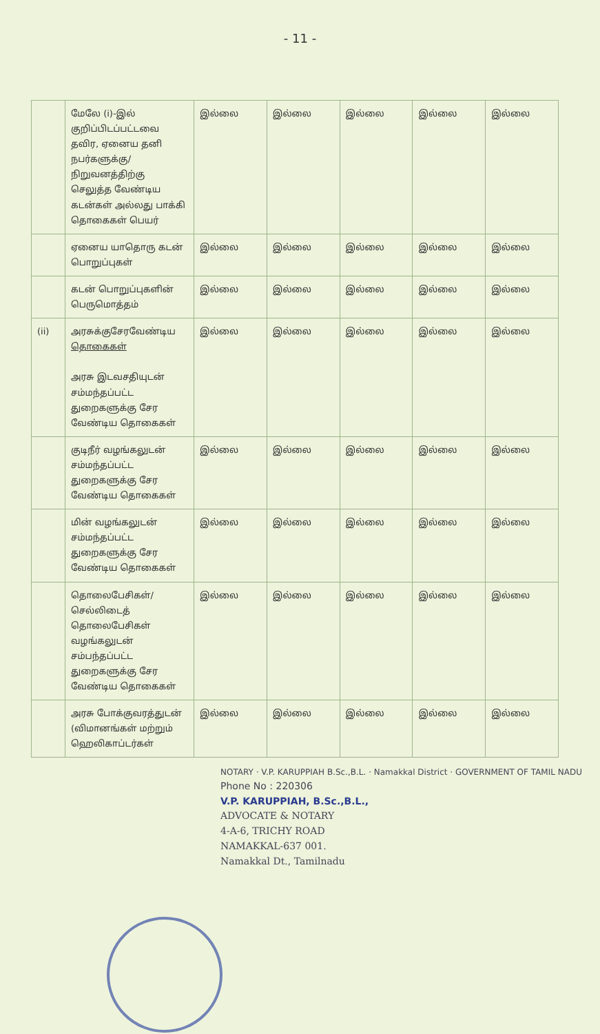- 11 -
| | மேலே (i)-இல் குறிப்பிடப்பட்டவை தவிர, ஏனைய தனி நபர்களுக்கு/நிறுவனத்திற்கு செலுத்த வேண்டிய கடன்கள் அல்லது பாக்கி தொகைகள் பெயர் | இல்லை | இல்லை | இல்லை | இல்லை | இல்லை |
| | ஏனைய யாதொரு கடன் பொறுப்புகள் | இல்லை | இல்லை | இல்லை | இல்லை | இல்லை |
| | கடன் பொறுப்புகளின் பெருமொத்தம் | இல்லை | இல்லை | இல்லை | இல்லை | இல்லை |
| (ii) | அரசுக்குசேரவேண்டிய தொகைகள் அரசு இடவசதியுடன் சம்மந்தப்பட்ட துறைகளுக்கு சேர வேண்டிய தொகைகள் | இல்லை | இல்லை | இல்லை | இல்லை | இல்லை |
| | குடிநீர் வழங்கலுடன் சம்மந்தப்பட்ட துறைகளுக்கு சேர வேண்டிய தொகைகள் | இல்லை | இல்லை | இல்லை | இல்லை | இல்லை |
| | மின் வழங்கலுடன் சம்மந்தப்பட்ட துறைகளுக்கு சேர வேண்டிய தொகைகள் | இல்லை | இல்லை | இல்லை | இல்லை | இல்லை |
| | தொலைபேசிகள்/ செல்லிடைத் தொலைபேசிகள் வழங்கலுடன் சம்பந்தப்பட்ட துறைகளுக்கு சேர வேண்டிய தொகைகள் | இல்லை | இல்லை | இல்லை | இல்லை | இல்லை |
| | அரசு போக்குவரத்துடன் (விமானங்கள் மற்றும் ஹெலிகாப்டர்கள் | இல்லை | இல்லை | இல்லை | இல்லை | இல்லை |
NOTARY · V.P. KARUPPIAH B.Sc.,B.L. · Namakkal District · GOVERNMENT OF TAMIL NADU
Phone No : 220306
V.P. KARUPPIAH, B.Sc.,B.L.,
ADVOCATE & NOTARY
4-A-6, TRICHY ROAD
NAMAKKAL-637 001.
Namakkal Dt., Tamilnadu